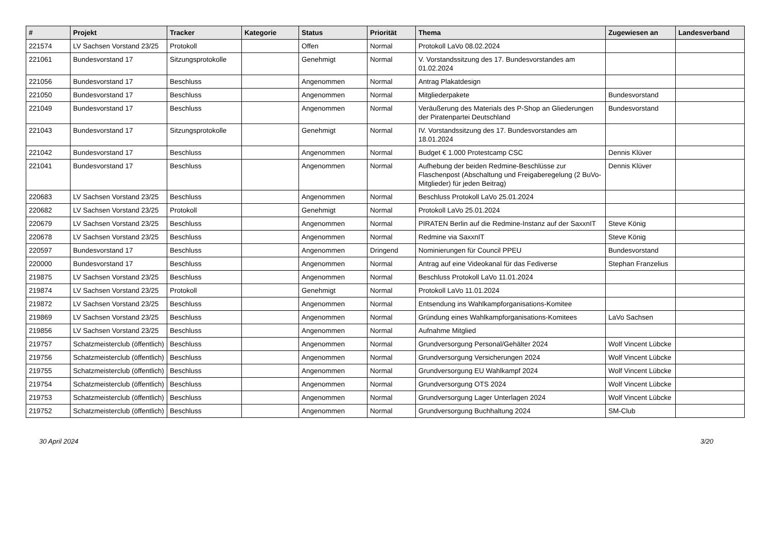| # | Projekt | Tracker | Kategorie | Status | Priorität | Thema | Zugewiesen an | Landesverband |
| --- | --- | --- | --- | --- | --- | --- | --- | --- |
| 221574 | LV Sachsen Vorstand 23/25 | Protokoll | | Offen | Normal | Protokoll LaVo 08.02.2024 | | |
| 221061 | Bundesvorstand 17 | Sitzungsprotokolle | | Genehmigt | Normal | V. Vorstandssitzung des 17. Bundesvorstandes am 01.02.2024 | | |
| 221056 | Bundesvorstand 17 | Beschluss | | Angenommen | Normal | Antrag Plakatdesign | | |
| 221050 | Bundesvorstand 17 | Beschluss | | Angenommen | Normal | Mitgliederpakete | Bundesvorstand | |
| 221049 | Bundesvorstand 17 | Beschluss | | Angenommen | Normal | Veräußerung des Materials des P-Shop an Gliederungen der Piratenpartei Deutschland | Bundesvorstand | |
| 221043 | Bundesvorstand 17 | Sitzungsprotokolle | | Genehmigt | Normal | IV. Vorstandssitzung des 17. Bundesvorstandes am 18.01.2024 | | |
| 221042 | Bundesvorstand 17 | Beschluss | | Angenommen | Normal | Budget € 1.000 Protestcamp CSC | Dennis Klüver | |
| 221041 | Bundesvorstand 17 | Beschluss | | Angenommen | Normal | Aufhebung der beiden Redmine-Beschlüsse zur Flaschenpost (Abschaltung und Freigaberegelung (2 BuVo-Mitglieder) für jeden Beitrag) | Dennis Klüver | |
| 220683 | LV Sachsen Vorstand 23/25 | Beschluss | | Angenommen | Normal | Beschluss Protokoll LaVo 25.01.2024 | | |
| 220682 | LV Sachsen Vorstand 23/25 | Protokoll | | Genehmigt | Normal | Protokoll LaVo 25.01.2024 | | |
| 220679 | LV Sachsen Vorstand 23/25 | Beschluss | | Angenommen | Normal | PIRATEN Berlin auf die Redmine-Instanz auf der SaxxnIT | Steve König | |
| 220678 | LV Sachsen Vorstand 23/25 | Beschluss | | Angenommen | Normal | Redmine via SaxxnIT | Steve König | |
| 220597 | Bundesvorstand 17 | Beschluss | | Angenommen | Dringend | Nominierungen für Council PPEU | Bundesvorstand | |
| 220000 | Bundesvorstand 17 | Beschluss | | Angenommen | Normal | Antrag auf eine Videokanal für das Fediverse | Stephan Franzelius | |
| 219875 | LV Sachsen Vorstand 23/25 | Beschluss | | Angenommen | Normal | Beschluss Protokoll LaVo 11.01.2024 | | |
| 219874 | LV Sachsen Vorstand 23/25 | Protokoll | | Genehmigt | Normal | Protokoll LaVo 11.01.2024 | | |
| 219872 | LV Sachsen Vorstand 23/25 | Beschluss | | Angenommen | Normal | Entsendung ins Wahlkampforganisations-Komitee | | |
| 219869 | LV Sachsen Vorstand 23/25 | Beschluss | | Angenommen | Normal | Gründung eines Wahlkampforganisations-Komitees | LaVo Sachsen | |
| 219856 | LV Sachsen Vorstand 23/25 | Beschluss | | Angenommen | Normal | Aufnahme Mitglied | | |
| 219757 | Schatzmeisterclub (öffentlich) | Beschluss | | Angenommen | Normal | Grundversorgung Personal/Gehälter 2024 | Wolf Vincent Lübcke | |
| 219756 | Schatzmeisterclub (öffentlich) | Beschluss | | Angenommen | Normal | Grundversorgung Versicherungen 2024 | Wolf Vincent Lübcke | |
| 219755 | Schatzmeisterclub (öffentlich) | Beschluss | | Angenommen | Normal | Grundversorgung EU Wahlkampf 2024 | Wolf Vincent Lübcke | |
| 219754 | Schatzmeisterclub (öffentlich) | Beschluss | | Angenommen | Normal | Grundversorgung OTS 2024 | Wolf Vincent Lübcke | |
| 219753 | Schatzmeisterclub (öffentlich) | Beschluss | | Angenommen | Normal | Grundversorgung Lager Unterlagen 2024 | Wolf Vincent Lübcke | |
| 219752 | Schatzmeisterclub (öffentlich) | Beschluss | | Angenommen | Normal | Grundversorgung Buchhaltung 2024 | SM-Club | |
30 April 2024 3/20